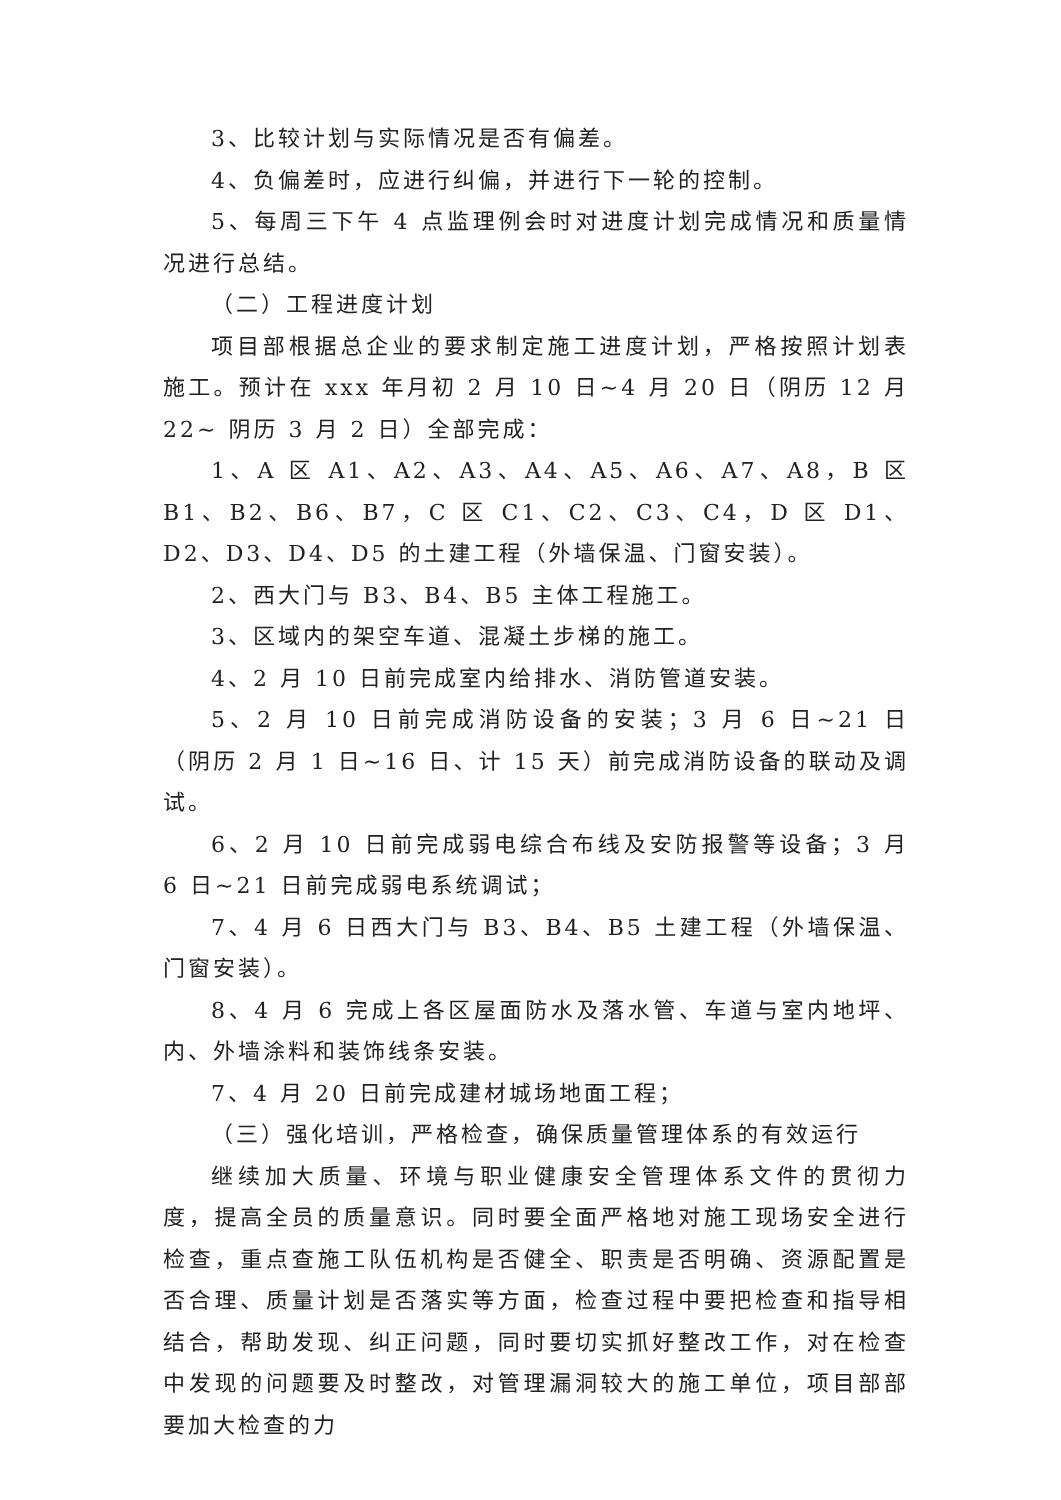3、比较计划与实际情况是否有偏差。
4、负偏差时，应进行纠偏，并进行下一轮的控制。
5、每周三下午 4 点监理例会时对进度计划完成情况和质量情况进行总结。
（二）工程进度计划
项目部根据总企业的要求制定施工进度计划，严格按照计划表施工。预计在 xxx 年月初 2 月 10 日~4 月 20 日（阴历 12 月 22~ 阴历 3 月 2 日）全部完成：
1、A 区 A1、A2、A3、A4、A5、A6、A7、A8，B 区 B1、B2、B6、B7，C 区 C1、C2、C3、C4，D 区 D1、D2、D3、D4、D5 的土建工程（外墙保温、门窗安装）。
2、西大门与 B3、B4、B5 主体工程施工。
3、区域内的架空车道、混凝土步梯的施工。
4、2 月 10 日前完成室内给排水、消防管道安装。
5、2 月 10 日前完成消防设备的安装；3 月 6 日~21 日（阴历 2 月 1 日~16 日、计 15 天）前完成消防设备的联动及调试。
6、2 月 10 日前完成弱电综合布线及安防报警等设备；3 月 6 日~21 日前完成弱电系统调试；
7、4 月 6 日西大门与 B3、B4、B5 土建工程（外墙保温、门窗安装）。
8、4 月 6 完成上各区屋面防水及落水管、车道与室内地坪、内、外墙涂料和装饰线条安装。
7、4 月 20 日前完成建材城场地面工程；
（三）强化培训，严格检查，确保质量管理体系的有效运行
继续加大质量、环境与职业健康安全管理体系文件的贯彻力度，提高全员的质量意识。同时要全面严格地对施工现场安全进行检查，重点查施工队伍机构是否健全、职责是否明确、资源配置是否合理、质量计划是否落实等方面，检查过程中要把检查和指导相结合，帮助发现、纠正问题，同时要切实抓好整改工作，对在检查中发现的问题要及时整改，对管理漏洞较大的施工单位，项目部部要加大检查的力